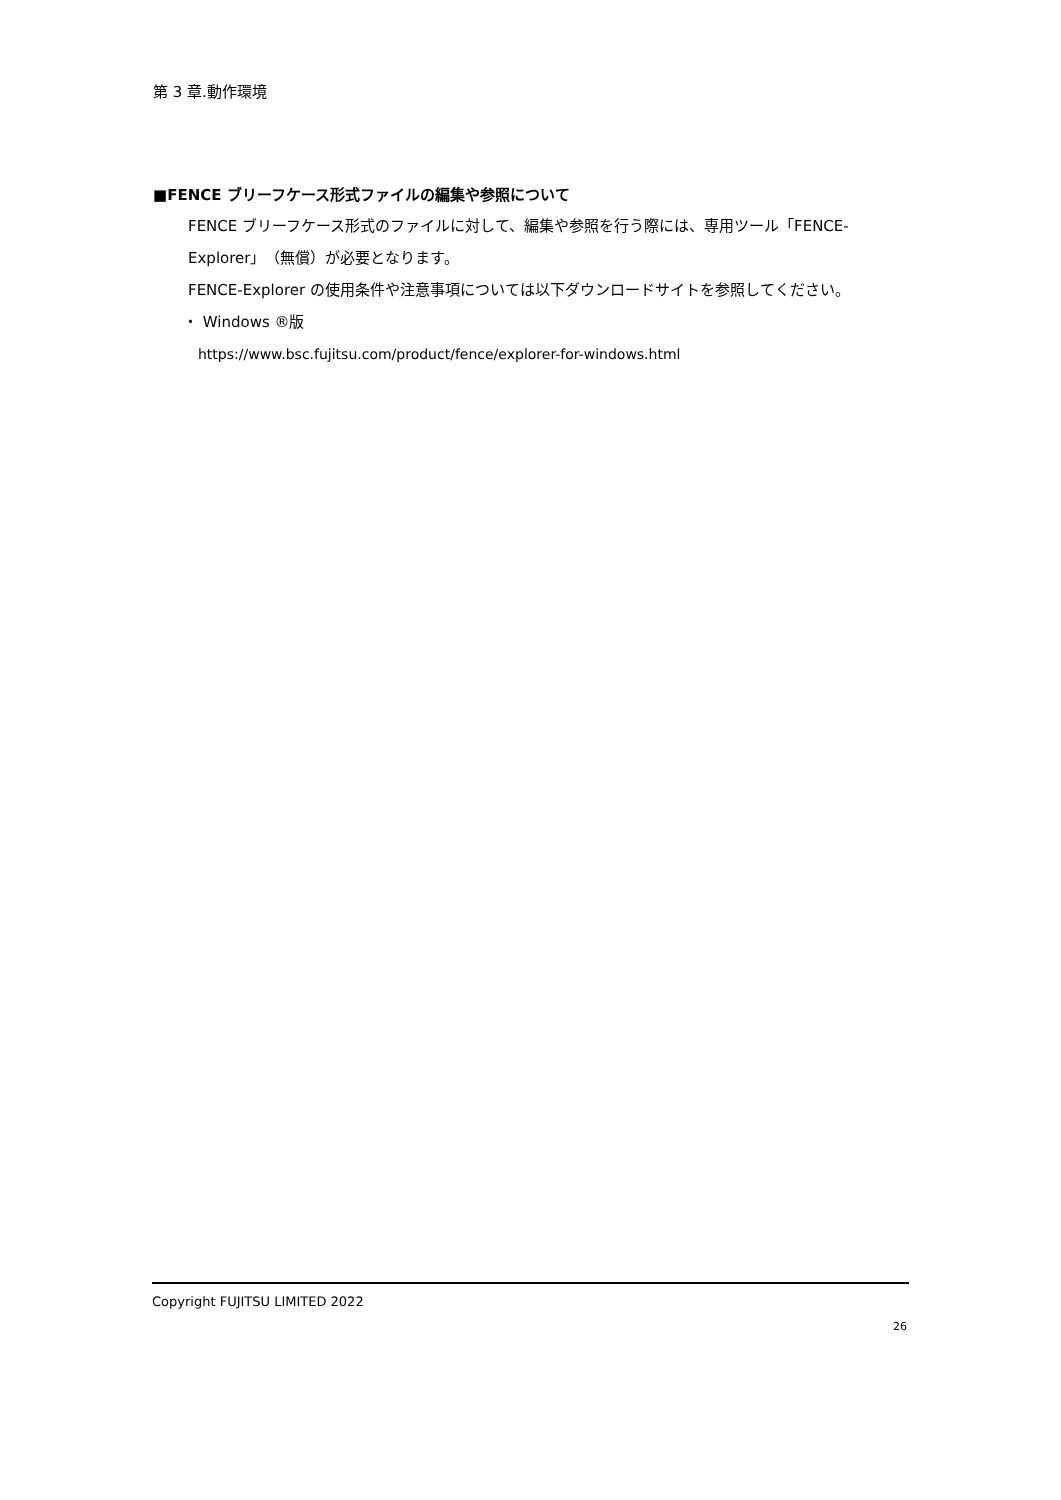第 3 章.動作環境
■FENCE ブリーフケース形式ファイルの編集や参照について
FENCE ブリーフケース形式のファイルに対して、編集や参照を行う際には、専用ツール「FENCE-Explorer」（無償）が必要となります。
FENCE-Explorer の使用条件や注意事項については以下ダウンロードサイトを参照してください。
・ Windows ®版
https://www.bsc.fujitsu.com/product/fence/explorer-for-windows.html
Copyright FUJITSU LIMITED 2022
26